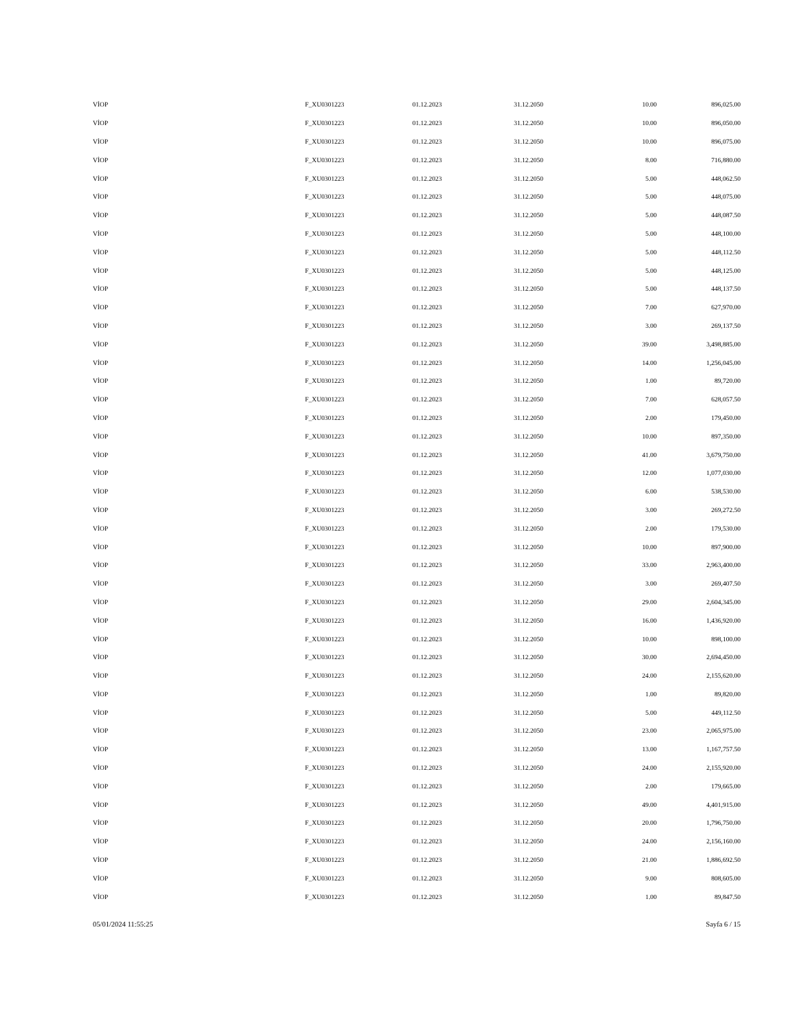| VİOP | F_XU0301223 | 01.12.2023 | 31.12.2050 | 10.00 | 896,025.00 |
| VİOP | F_XU0301223 | 01.12.2023 | 31.12.2050 | 10.00 | 896,050.00 |
| VİOP | F_XU0301223 | 01.12.2023 | 31.12.2050 | 10.00 | 896,075.00 |
| VİOP | F_XU0301223 | 01.12.2023 | 31.12.2050 | 8.00 | 716,880.00 |
| VİOP | F_XU0301223 | 01.12.2023 | 31.12.2050 | 5.00 | 448,062.50 |
| VİOP | F_XU0301223 | 01.12.2023 | 31.12.2050 | 5.00 | 448,075.00 |
| VİOP | F_XU0301223 | 01.12.2023 | 31.12.2050 | 5.00 | 448,087.50 |
| VİOP | F_XU0301223 | 01.12.2023 | 31.12.2050 | 5.00 | 448,100.00 |
| VİOP | F_XU0301223 | 01.12.2023 | 31.12.2050 | 5.00 | 448,112.50 |
| VİOP | F_XU0301223 | 01.12.2023 | 31.12.2050 | 5.00 | 448,125.00 |
| VİOP | F_XU0301223 | 01.12.2023 | 31.12.2050 | 5.00 | 448,137.50 |
| VİOP | F_XU0301223 | 01.12.2023 | 31.12.2050 | 7.00 | 627,970.00 |
| VİOP | F_XU0301223 | 01.12.2023 | 31.12.2050 | 3.00 | 269,137.50 |
| VİOP | F_XU0301223 | 01.12.2023 | 31.12.2050 | 39.00 | 3,498,885.00 |
| VİOP | F_XU0301223 | 01.12.2023 | 31.12.2050 | 14.00 | 1,256,045.00 |
| VİOP | F_XU0301223 | 01.12.2023 | 31.12.2050 | 1.00 | 89,720.00 |
| VİOP | F_XU0301223 | 01.12.2023 | 31.12.2050 | 7.00 | 628,057.50 |
| VİOP | F_XU0301223 | 01.12.2023 | 31.12.2050 | 2.00 | 179,450.00 |
| VİOP | F_XU0301223 | 01.12.2023 | 31.12.2050 | 10.00 | 897,350.00 |
| VİOP | F_XU0301223 | 01.12.2023 | 31.12.2050 | 41.00 | 3,679,750.00 |
| VİOP | F_XU0301223 | 01.12.2023 | 31.12.2050 | 12.00 | 1,077,030.00 |
| VİOP | F_XU0301223 | 01.12.2023 | 31.12.2050 | 6.00 | 538,530.00 |
| VİOP | F_XU0301223 | 01.12.2023 | 31.12.2050 | 3.00 | 269,272.50 |
| VİOP | F_XU0301223 | 01.12.2023 | 31.12.2050 | 2.00 | 179,530.00 |
| VİOP | F_XU0301223 | 01.12.2023 | 31.12.2050 | 10.00 | 897,900.00 |
| VİOP | F_XU0301223 | 01.12.2023 | 31.12.2050 | 33.00 | 2,963,400.00 |
| VİOP | F_XU0301223 | 01.12.2023 | 31.12.2050 | 3.00 | 269,407.50 |
| VİOP | F_XU0301223 | 01.12.2023 | 31.12.2050 | 29.00 | 2,604,345.00 |
| VİOP | F_XU0301223 | 01.12.2023 | 31.12.2050 | 16.00 | 1,436,920.00 |
| VİOP | F_XU0301223 | 01.12.2023 | 31.12.2050 | 10.00 | 898,100.00 |
| VİOP | F_XU0301223 | 01.12.2023 | 31.12.2050 | 30.00 | 2,694,450.00 |
| VİOP | F_XU0301223 | 01.12.2023 | 31.12.2050 | 24.00 | 2,155,620.00 |
| VİOP | F_XU0301223 | 01.12.2023 | 31.12.2050 | 1.00 | 89,820.00 |
| VİOP | F_XU0301223 | 01.12.2023 | 31.12.2050 | 5.00 | 449,112.50 |
| VİOP | F_XU0301223 | 01.12.2023 | 31.12.2050 | 23.00 | 2,065,975.00 |
| VİOP | F_XU0301223 | 01.12.2023 | 31.12.2050 | 13.00 | 1,167,757.50 |
| VİOP | F_XU0301223 | 01.12.2023 | 31.12.2050 | 24.00 | 2,155,920.00 |
| VİOP | F_XU0301223 | 01.12.2023 | 31.12.2050 | 2.00 | 179,665.00 |
| VİOP | F_XU0301223 | 01.12.2023 | 31.12.2050 | 49.00 | 4,401,915.00 |
| VİOP | F_XU0301223 | 01.12.2023 | 31.12.2050 | 20.00 | 1,796,750.00 |
| VİOP | F_XU0301223 | 01.12.2023 | 31.12.2050 | 24.00 | 2,156,160.00 |
| VİOP | F_XU0301223 | 01.12.2023 | 31.12.2050 | 21.00 | 1,886,692.50 |
| VİOP | F_XU0301223 | 01.12.2023 | 31.12.2050 | 9.00 | 808,605.00 |
| VİOP | F_XU0301223 | 01.12.2023 | 31.12.2050 | 1.00 | 89,847.50 |
05/01/2024 11:55:25 Sayfa 6 / 15